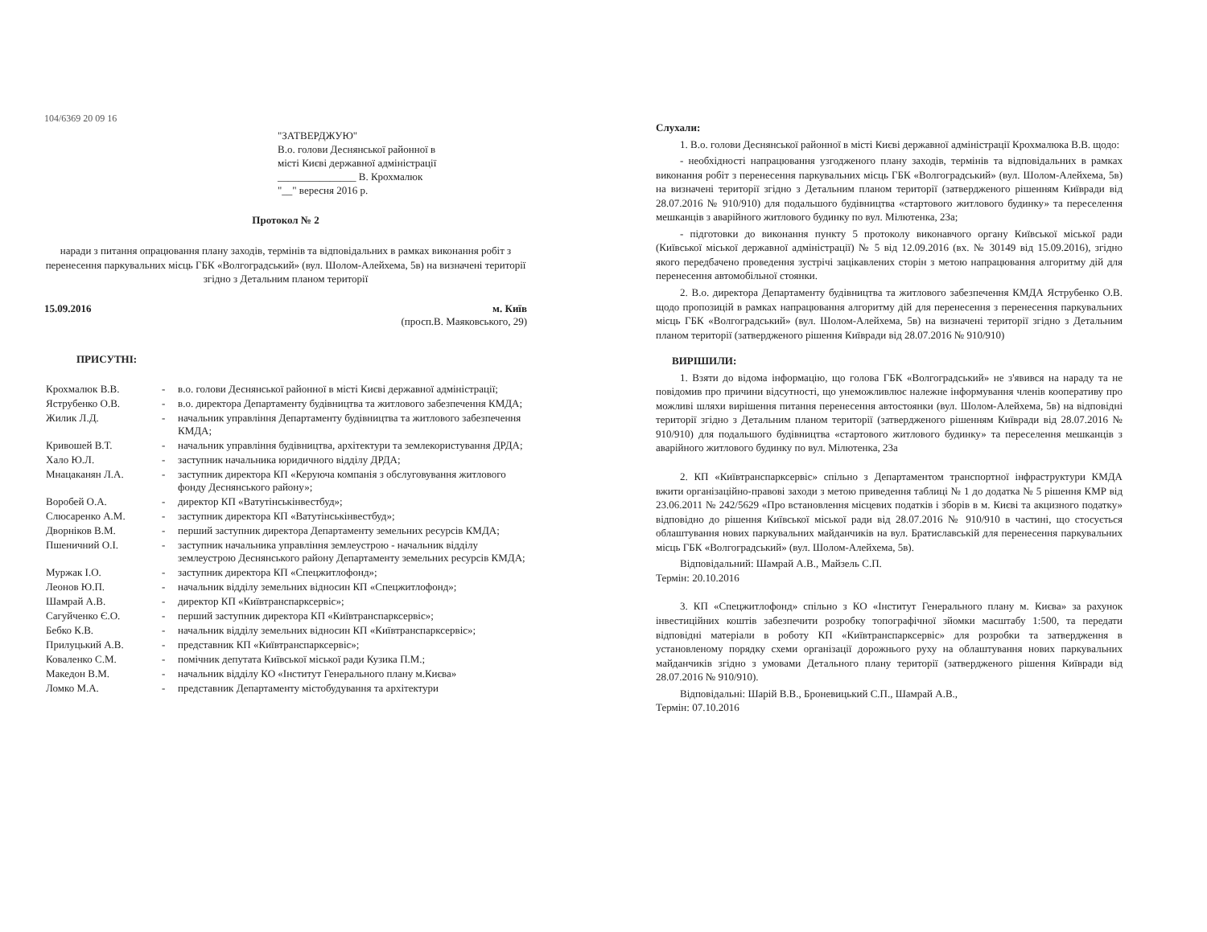104/6369 20 09 16
"ЗАТВЕРДЖУЮ"
В.о. голови Деснянської районної в
місті Києві державної адміністрації
_______________ В. Крохмалюк
"__" вересня 2016 р.
Протокол № 2
наради з питання опрацювання плану заходів, термінів та відповідальних в рамках виконання робіт з перенесення паркувальних місць ГБК «Волгоградський» (вул. Шолом-Алейхема, 5в) на визначені території згідно з Детальним планом території
15.09.2016 м. Київ
(просп.В. Маяковського, 29)
ПРИСУТНІ:
| Крохмалюк В.В. | - | в.о. голови Деснянської районної в місті Києві державної адміністрації; |
| Яструбенко О.В. | - | в.о. директора Департаменту будівництва та житлового забезпечення КМДА; |
| Жилик Л.Д. | - | начальник управління Департаменту будівництва та житлового забезпечення КМДА; |
| Кривошей В.Т. | - | начальник управління будівництва, архітектури та землекористування ДРДА; |
| Хало Ю.Л. | - | заступник начальника юридичного відділу ДРДА; |
| Мнацаканян Л.А. | - | заступник директора КП «Керуюча компанія з обслуговування житлового фонду Деснянського району»; |
| Воробей О.А. | - | директор КП «Ватутінськінвестбуд»; |
| Слюсаренко А.М. | - | заступник директора КП «Ватутінськінвестбуд»; |
| Дворніков В.М. | - | перший заступник директора Департаменту земельних ресурсів КМДА; |
| Пшеничний О.І. | - | заступник начальника управління землеустрою - начальник відділу землеустрою Деснянського району Департаменту земельних ресурсів КМДА; |
| Муржак І.О. | - | заступник директора КП «Спецжитлофонд»; |
| Леонов Ю.П. | - | начальник відділу земельних відносин КП «Спецжитлофонд»; |
| Шамрай А.В. | - | директор КП «Київтранспарксервіс»; |
| Сагуйченко Є.О. | - | перший заступник директора КП «Київтранспарксервіс»; |
| Бебко К.В. | - | начальник відділу земельних відносин КП «Київтранспарксервіс»; |
| Прилуцький А.В. | - | представник КП «Київтранспарксервіс»; |
| Коваленко С.М. | - | помічник депутата Київської міської ради Кузика П.М.; |
| Македон В.М. | - | начальник відділу КО «Інститут Генерального плану м.Києва» |
| Ломко М.А. | - | представник Департаменту містобудування та архітектури |
Слухали:
1. В.о. голови Деснянської районної в місті Києві державної адміністрації Крохмалюка В.В. щодо:
- необхідності напрацювання узгодженого плану заходів, термінів та відповідальних в рамках виконання робіт з перенесення паркувальних місць ГБК «Волгоградський» (вул. Шолом-Алейхема, 5в) на визначені території згідно з Детальним планом території (затвердженого рішенням Київради від 28.07.2016 № 910/910) для подальшого будівництва «стартового житлового будинку» та переселення мешканців з аварійного житлового будинку по вул. Мілютенка, 23а;
- підготовки до виконання пункту 5 протоколу виконавчого органу Київської міської ради (Київської міської державної адміністрації) № 5 від 12.09.2016 (вх. № 30149 від 15.09.2016), згідно якого передбачено проведення зустрічі зацікавлених сторін з метою напрацювання алгоритму дій для перенесення автомобільної стоянки.
2. В.о. директора Департаменту будівництва та житлового забезпечення КМДА Яструбенко О.В. щодо пропозицій в рамках напрацювання алгоритму дій для перенесення з перенесення паркувальних місць ГБК «Волгоградський» (вул. Шолом-Алейхема, 5в) на визначені території згідно з Детальним планом території (затвердженого рішення Київради від 28.07.2016 № 910/910)
ВИРІШИЛИ:
1. Взяти до відома інформацію, що голова ГБК «Волгоградський» не з'явився на нараду та не повідомив про причини відсутності, що унеможливлює належне інформування членів кооперативу про можливі шляхи вирішення питання перенесення автостоянки (вул. Шолом-Алейхема, 5в) на відповідні території згідно з Детальним планом території (затвердженого рішенням Київради від 28.07.2016 № 910/910) для подальшого будівництва «стартового житлового будинку» та переселення мешканців з аварійного житлового будинку по вул. Мілютенка, 23а
2. КП «Київтранспарксервіс» спільно з Департаментом транспортної інфраструктури КМДА вжити організаційно-правові заходи з метою приведення таблиці № 1 до додатка № 5 рішення КМР від 23.06.2011 № 242/5629 «Про встановлення місцевих податків і зборів в м. Києві та акцизного податку» відповідно до рішення Київської міської ради від 28.07.2016 № 910/910 в частині, що стосується облаштування нових паркувальних майданчиків на вул. Братиславській для перенесення паркувальних місць ГБК «Волгоградський» (вул. Шолом-Алейхема, 5в).
Відповідальний: Шамрай А.В., Майзель С.П.
Термін: 20.10.2016
3. КП «Спецжитлофонд» спільно з КО «Інститут Генерального плану м. Києва» за рахунок інвестиційних коштів забезпечити розробку топографічної зйомки масштабу 1:500, та передати відповідні матеріали в роботу КП «Київтранспарксервіс» для розробки та затвердження в установленому порядку схеми організації дорожнього руху на облаштування нових паркувальних майданчиків згідно з умовами Детального плану території (затвердженого рішення Київради від 28.07.2016 № 910/910).
Відповідальні: Шарій В.В., Броневицький С.П., Шамрай А.В.,
Термін: 07.10.2016